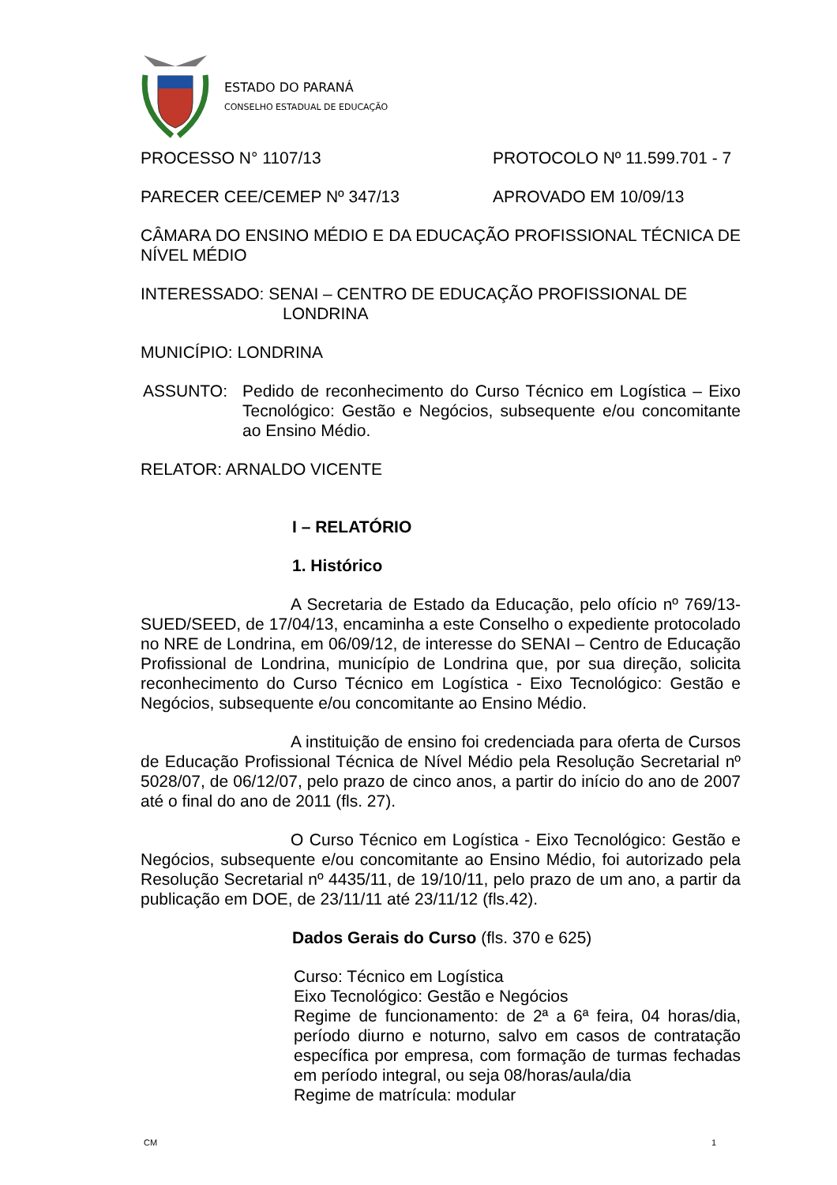ESTADO DO PARANÁ
CONSELHO ESTADUAL DE EDUCAÇÃO
PROCESSO N° 1107/13 PROTOCOLO Nº 11.599.701 - 7
PARECER CEE/CEMEP Nº 347/13 APROVADO EM 10/09/13
CÂMARA DO ENSINO MÉDIO E DA EDUCAÇÃO PROFISSIONAL TÉCNICA DE NÍVEL MÉDIO
INTERESSADO: SENAI – CENTRO DE EDUCAÇÃO PROFISSIONAL DE
LONDRINA
MUNICÍPIO: LONDRINA
ASSUNTO: Pedido de reconhecimento do Curso Técnico em Logística – Eixo Tecnológico: Gestão e Negócios, subsequente e/ou concomitante ao Ensino Médio.
RELATOR: ARNALDO VICENTE
I – RELATÓRIO
1. Histórico
A Secretaria de Estado da Educação, pelo ofício nº 769/13-SUED/SEED, de 17/04/13, encaminha a este Conselho o expediente protocolado no NRE de Londrina, em 06/09/12, de interesse do SENAI – Centro de Educação Profissional de Londrina, município de Londrina que, por sua direção, solicita reconhecimento do Curso Técnico em Logística - Eixo Tecnológico: Gestão e Negócios, subsequente e/ou concomitante ao Ensino Médio.
A instituição de ensino foi credenciada para oferta de Cursos de Educação Profissional Técnica de Nível Médio pela Resolução Secretarial nº 5028/07, de 06/12/07, pelo prazo de cinco anos, a partir do início do ano de 2007 até o final do ano de 2011 (fls. 27).
O Curso Técnico em Logística - Eixo Tecnológico: Gestão e Negócios, subsequente e/ou concomitante ao Ensino Médio, foi autorizado pela Resolução Secretarial nº 4435/11, de 19/10/11, pelo prazo de um ano, a partir da publicação em DOE, de 23/11/11 até 23/11/12 (fls.42).
Dados Gerais do Curso (fls. 370 e 625)
Curso: Técnico em Logística
Eixo Tecnológico: Gestão e Negócios
Regime de funcionamento: de 2ª a 6ª feira, 04 horas/dia, período diurno e noturno, salvo em casos de contratação específica por empresa, com formação de turmas fechadas em período integral, ou seja 08/horas/aula/dia
Regime de matrícula: modular
CM 1